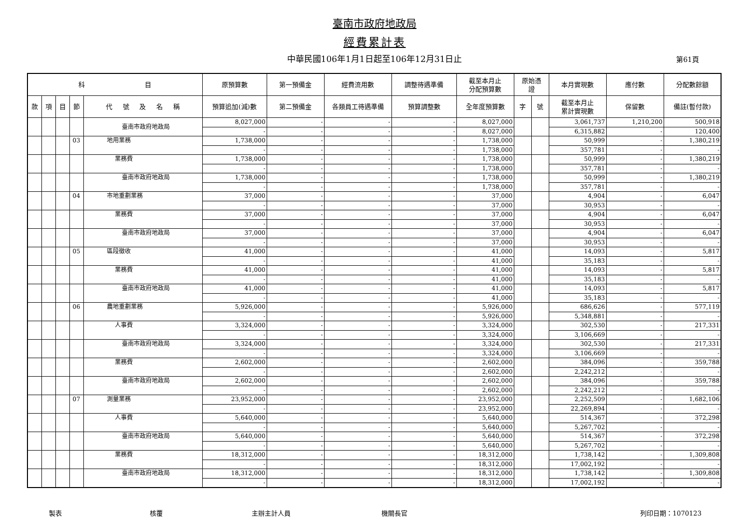臺南市政府地政局
經費累計表
中華民國106年1月1日起至106年12月31日止 第61頁
| 科 目 | | | | | 原預算數 | 第一預備金 | 經費流用數 | 調整待遇準備 | 截至本月止 分配預算數 | 原始憑 證 | | 本月實現數 | 應付數 | 分配數餘額 |
| --- | --- | --- | --- | --- | --- | --- | --- | --- | --- | --- | --- | --- | --- | --- |
| 款 | 項 | 目 | 節 | 代 號 及 名 稱 | 預算追加(減)數 | 第二預備金 | 各類員工待遇準備 | 預算調整數 | 全年度預算數 | 字 | 號 | 截至本月止 累計實現數 | 保留數 | 備註(暫付款) |
| | | | | 臺南市政府地政局 | 8,027,000 | - | - | - | 8,027,000 | | | 3,061,737 | 1,210,200 | 500,918 |
| | | | | | - | - | - | - | 8,027,000 | | | 6,315,882 | - | 120,400 |
| | | | 03 | 地用業務 | 1,738,000 | - | - | - | 1,738,000 | | | 50,999 | - | 1,380,219 |
| | | | | | - | - | - | - | 1,738,000 | | | 357,781 | - | - |
| | | | | 業務費 | 1,738,000 | - | - | - | 1,738,000 | | | 50,999 | - | 1,380,219 |
| | | | | | - | - | - | - | 1,738,000 | | | 357,781 | - | - |
| | | | | 臺南市政府地政局 | 1,738,000 | - | - | - | 1,738,000 | | | 50,999 | - | 1,380,219 |
| | | | | | - | - | - | - | 1,738,000 | | | 357,781 | - | - |
| | | | 04 | 市地重劃業務 | 37,000 | - | - | - | 37,000 | | | 4,904 | - | 6,047 |
| | | | | | - | - | - | - | 37,000 | | | 30,953 | - | - |
| | | | | 業務費 | 37,000 | - | - | - | 37,000 | | | 4,904 | - | 6,047 |
| | | | | | - | - | - | - | 37,000 | | | 30,953 | - | - |
| | | | | 臺南市政府地政局 | 37,000 | - | - | - | 37,000 | | | 4,904 | - | 6,047 |
| | | | | | - | - | - | - | 37,000 | | | 30,953 | - | - |
| | | | 05 | 區段徵收 | 41,000 | - | - | - | 41,000 | | | 14,093 | - | 5,817 |
| | | | | | - | - | - | - | 41,000 | | | 35,183 | - | - |
| | | | | 業務費 | 41,000 | - | - | - | 41,000 | | | 14,093 | - | 5,817 |
| | | | | | - | - | - | - | 41,000 | | | 35,183 | - | - |
| | | | | 臺南市政府地政局 | 41,000 | - | - | - | 41,000 | | | 14,093 | - | 5,817 |
| | | | | | - | - | - | - | 41,000 | | | 35,183 | - | - |
| | | | 06 | 農地重劃業務 | 5,926,000 | - | - | - | 5,926,000 | | | 686,626 | - | 577,119 |
| | | | | | - | - | - | - | 5,926,000 | | | 5,348,881 | - | - |
| | | | | 人事費 | 3,324,000 | - | - | - | 3,324,000 | | | 302,530 | - | 217,331 |
| | | | | | - | - | - | - | 3,324,000 | | | 3,106,669 | - | - |
| | | | | 臺南市政府地政局 | 3,324,000 | - | - | - | 3,324,000 | | | 302,530 | - | 217,331 |
| | | | | | - | - | - | - | 3,324,000 | | | 3,106,669 | - | - |
| | | | | 業務費 | 2,602,000 | - | - | - | 2,602,000 | | | 384,096 | - | 359,788 |
| | | | | | - | - | - | - | 2,602,000 | | | 2,242,212 | - | - |
| | | | | 臺南市政府地政局 | 2,602,000 | - | - | - | 2,602,000 | | | 384,096 | - | 359,788 |
| | | | | | - | - | - | - | 2,602,000 | | | 2,242,212 | - | - |
| | | | 07 | 測量業務 | 23,952,000 | - | - | - | 23,952,000 | | | 2,252,509 | - | 1,682,106 |
| | | | | | - | - | - | - | 23,952,000 | | | 22,269,894 | - | - |
| | | | | 人事費 | 5,640,000 | - | - | - | 5,640,000 | | | 514,367 | - | 372,298 |
| | | | | | - | - | - | - | 5,640,000 | | | 5,267,702 | - | - |
| | | | | 臺南市政府地政局 | 5,640,000 | - | - | - | 5,640,000 | | | 514,367 | - | 372,298 |
| | | | | | - | - | - | - | 5,640,000 | | | 5,267,702 | - | - |
| | | | | 業務費 | 18,312,000 | - | - | - | 18,312,000 | | | 1,738,142 | - | 1,309,808 |
| | | | | | - | - | - | - | 18,312,000 | | | 17,002,192 | - | - |
| | | | | 臺南市政府地政局 | 18,312,000 | - | - | - | 18,312,000 | | | 1,738,142 | - | 1,309,808 |
| | | | | | - | - | - | - | 18,312,000 | | | 17,002,192 | - | - |
製表 核覆 主辦主計人員 機關長官 列印日期：1070123